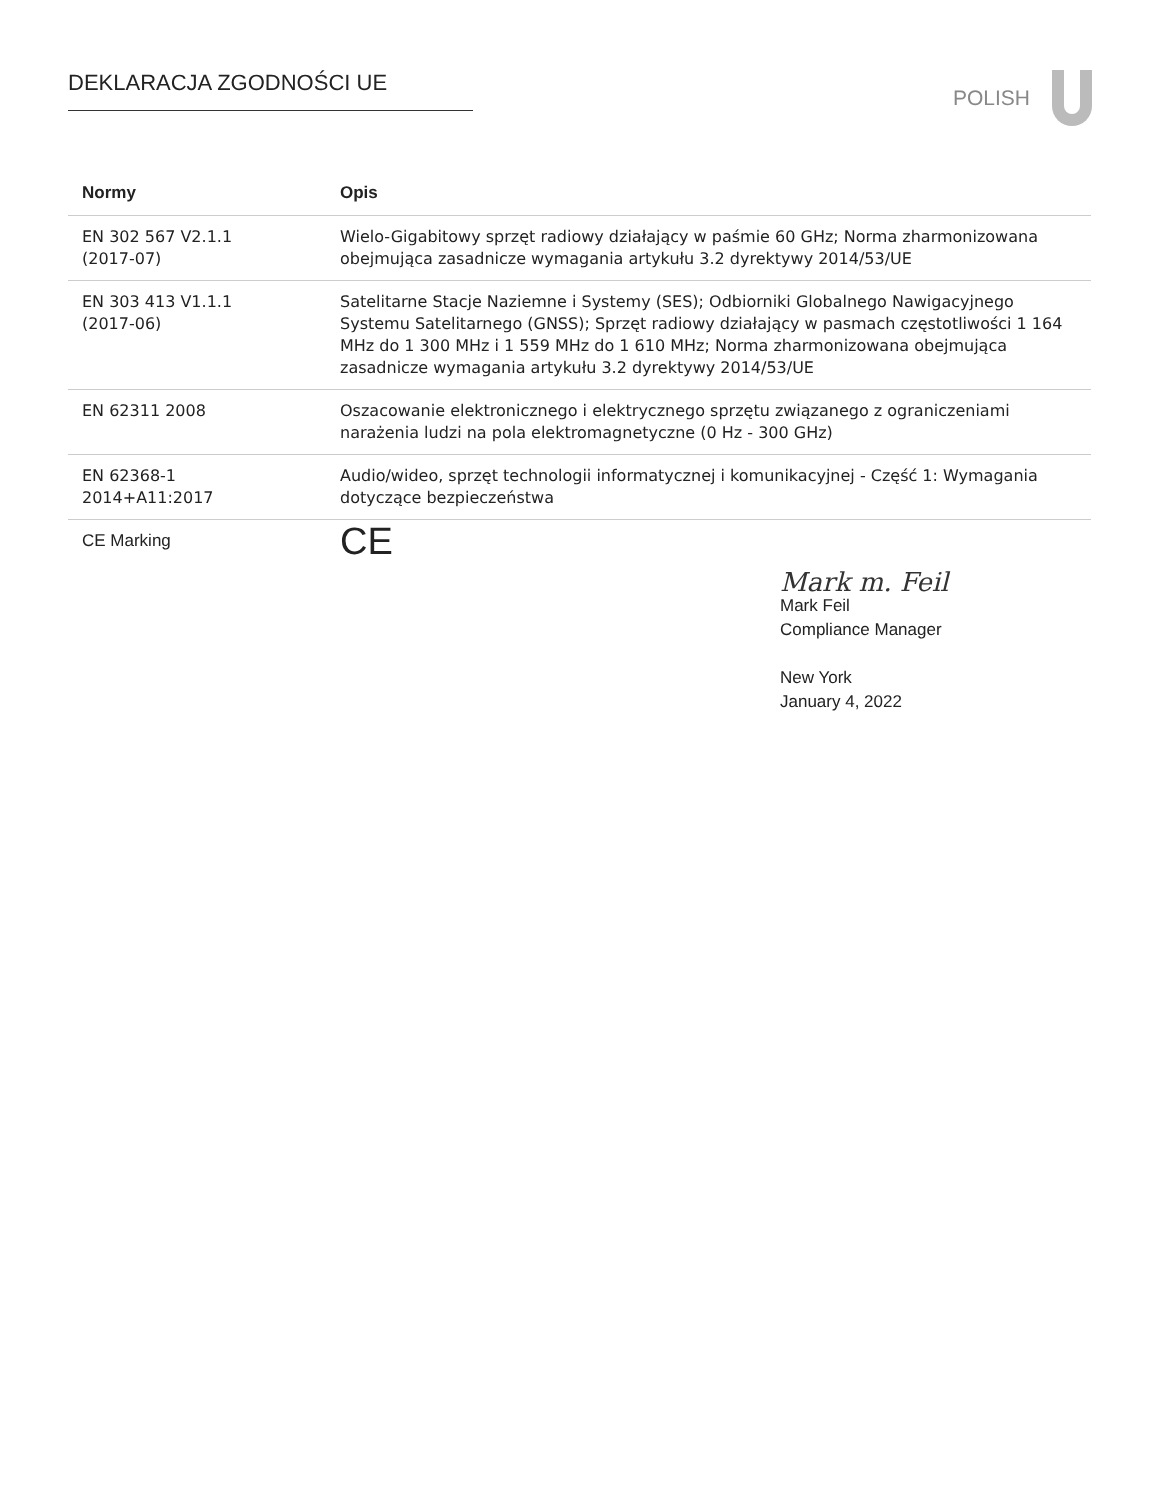DEKLARACJA ZGODNOŚCI UE POLISH
| Normy | Opis |
| --- | --- |
| EN 302 567 V2.1.1 (2017-07) | Wielo-Gigabitowy sprzęt radiowy działający w paśmie 60 GHz; Norma zharmonizowana obejmująca zasadnicze wymagania artykułu 3.2 dyrektywy 2014/53/UE |
| EN 303 413 V1.1.1 (2017-06) | Satelitarne Stacje Naziemne i Systemy (SES); Odbiorniki Globalnego Nawigacyjnego Systemu Satelitarnego (GNSS); Sprzęt radiowy działający w pasmach częstotliwości 1 164 MHz do 1 300 MHz i 1 559 MHz do 1 610 MHz; Norma zharmonizowana obejmująca zasadnicze wymagania artykułu 3.2 dyrektywy 2014/53/UE |
| EN 62311 2008 | Oszacowanie elektronicznego i elektrycznego sprzętu związanego z ograniczeniami narażenia ludzi na pola elektromagnetyczne (0 Hz - 300 GHz) |
| EN 62368-1 2014+A11:2017 | Audio/wideo, sprzęt technologii informatycznej i komunikacyjnej - Część 1: Wymagania dotyczące bezpieczeństwa |
| CE Marking | CE |
Mark m. Feil
Mark Feil
Compliance Manager
New York
January 4, 2022